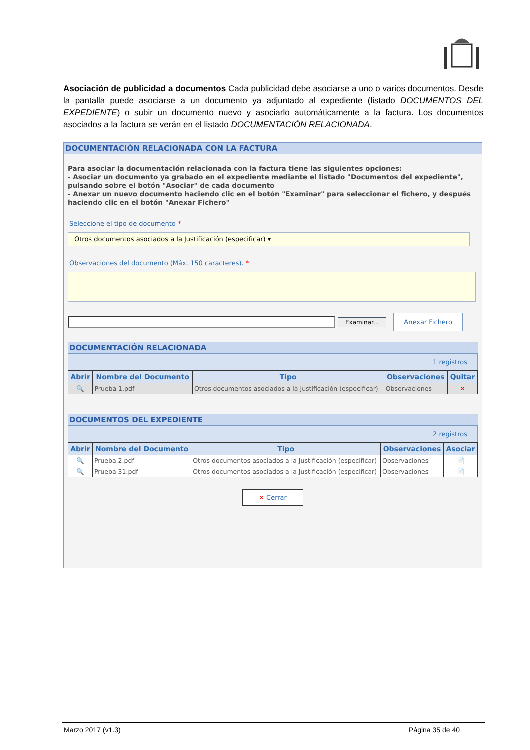Asociación de publicidad a documentos Cada publicidad debe asociarse a uno o varios documentos. Desde la pantalla puede asociarse a un documento ya adjuntado al expediente (listado DOCUMENTOS DEL EXPEDIENTE) o subir un documento nuevo y asociarlo automáticamente a la factura. Los documentos asociados a la factura se verán en el listado DOCUMENTACIÓN RELACIONADA.
DOCUMENTACIÓN RELACIONADA CON LA FACTURA
Para asociar la documentación relacionada con la factura tiene las siguientes opciones:
- Asociar un documento ya grabado en el expediente mediante el listado "Documentos del expediente", pulsando sobre el botón "Asociar" de cada documento
- Anexar un nuevo documento haciendo clic en el botón "Examinar" para seleccionar el fichero, y después haciendo clic en el botón "Anexar Fichero"
Seleccione el tipo de documento *
Otros documentos asociados a la Justificación (especificar) ▾
Observaciones del documento (Máx. 150 caracteres). *
Examinar... Anexar Fichero
DOCUMENTACIÓN RELACIONADA
1 registros
| Abrir | Nombre del Documento | Tipo | Observaciones | Quitar |
| --- | --- | --- | --- | --- |
| 🔍 | Prueba 1.pdf | Otros documentos asociados a la Justificación (especificar) | Observaciones | ✕ |
DOCUMENTOS DEL EXPEDIENTE
2 registros
| Abrir | Nombre del Documento | Tipo | Observaciones | Asociar |
| --- | --- | --- | --- | --- |
| 🔍 | Prueba 2.pdf | Otros documentos asociados a la Justificación (especificar) | Observaciones | 📄 |
| 🔍 | Prueba 31.pdf | Otros documentos asociados a la Justificación (especificar) | Observaciones | 📄 |
✕ Cerrar
Marzo 2017 (v1.3) Página 35 de 40